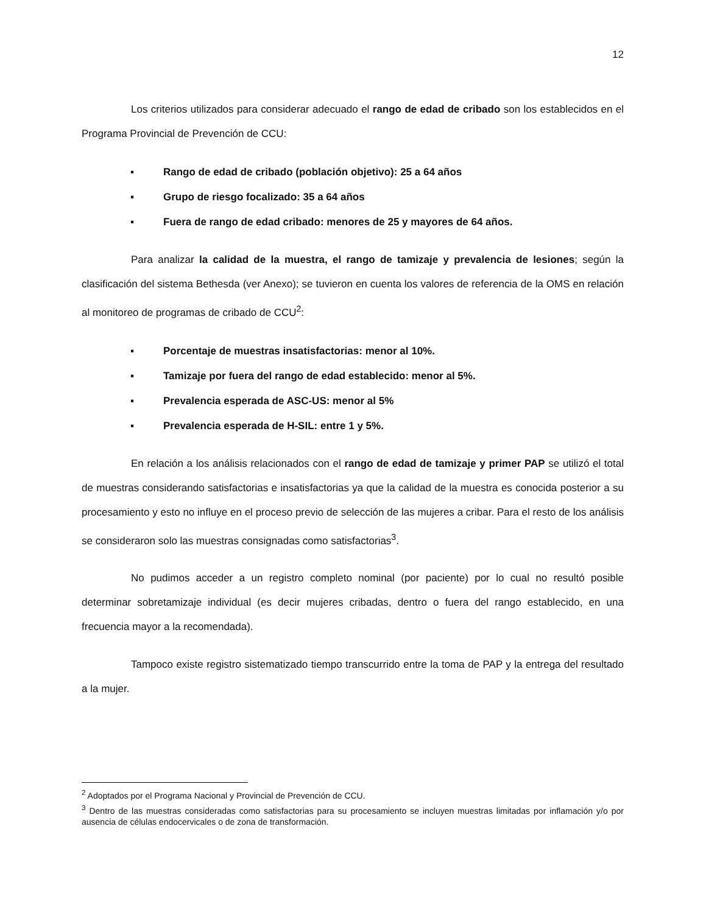12
Los criterios utilizados para considerar adecuado el rango de edad de cribado son los establecidos en el Programa Provincial de Prevención de CCU:
▪ Rango de edad de cribado (población objetivo): 25 a 64 años
▪ Grupo de riesgo focalizado: 35 a 64 años
▪ Fuera de rango de edad cribado: menores de 25 y mayores de 64 años.
Para analizar la calidad de la muestra, el rango de tamizaje y prevalencia de lesiones; según la clasificación del sistema Bethesda (ver Anexo); se tuvieron en cuenta los valores de referencia de la OMS en relación al monitoreo de programas de cribado de CCU<sup>2</sup>:
▪ Porcentaje de muestras insatisfactorias: menor al 10%.
▪ Tamizaje por fuera del rango de edad establecido: menor al 5%.
▪ Prevalencia esperada de ASC-US: menor al 5%
▪ Prevalencia esperada de H-SIL: entre 1 y 5%.
En relación a los análisis relacionados con el rango de edad de tamizaje y primer PAP se utilizó el total de muestras considerando satisfactorias e insatisfactorias ya que la calidad de la muestra es conocida posterior a su procesamiento y esto no influye en el proceso previo de selección de las mujeres a cribar. Para el resto de los análisis se consideraron solo las muestras consignadas como satisfactorias<sup>3</sup>.
No pudimos acceder a un registro completo nominal (por paciente) por lo cual no resultó posible determinar sobretamizaje individual (es decir mujeres cribadas, dentro o fuera del rango establecido, en una frecuencia mayor a la recomendada).
Tampoco existe registro sistematizado tiempo transcurrido entre la toma de PAP y la entrega del resultado a la mujer.
<sup>2</sup> Adoptados por el Programa Nacional y Provincial de Prevención de CCU.
<sup>3</sup> Dentro de las muestras consideradas como satisfactorias para su procesamiento se incluyen muestras limitadas por inflamación y/o por ausencia de células endocervicales o de zona de transformación.